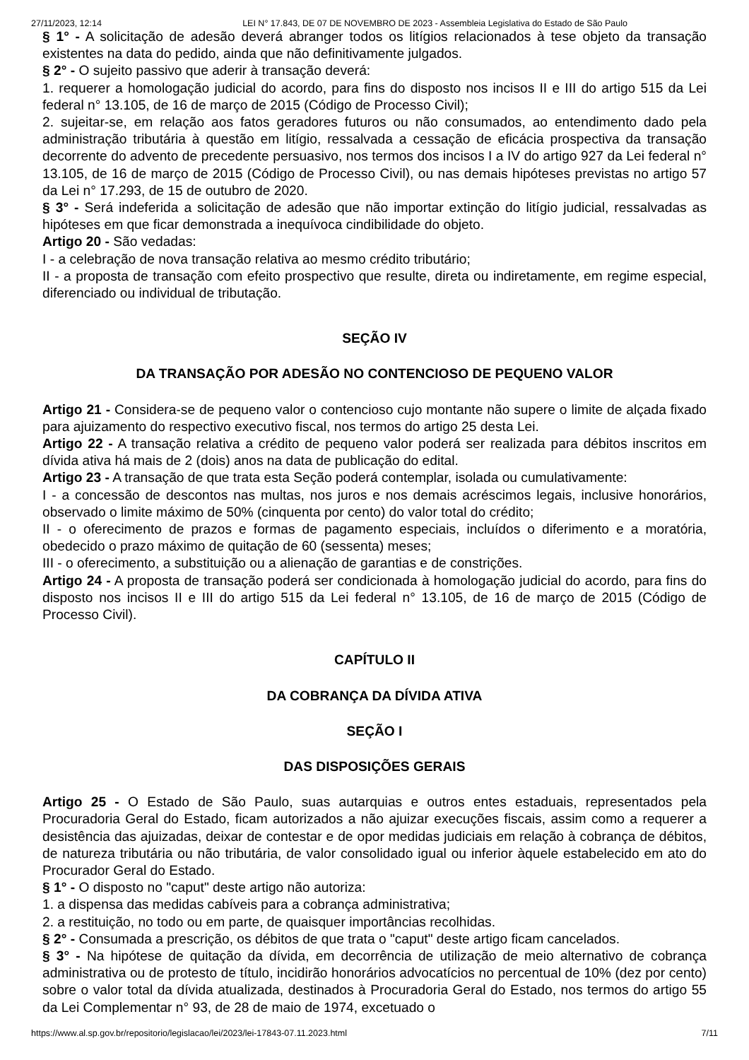27/11/2023, 12:14 LEI N° 17.843, DE 07 DE NOVEMBRO DE 2023 - Assembleia Legislativa do Estado de São Paulo
§ 1° - A solicitação de adesão deverá abranger todos os litígios relacionados à tese objeto da transação existentes na data do pedido, ainda que não definitivamente julgados.
§ 2° - O sujeito passivo que aderir à transação deverá:
1. requerer a homologação judicial do acordo, para fins do disposto nos incisos II e III do artigo 515 da Lei federal n° 13.105, de 16 de março de 2015 (Código de Processo Civil);
2. sujeitar-se, em relação aos fatos geradores futuros ou não consumados, ao entendimento dado pela administração tributária à questão em litígio, ressalvada a cessação de eficácia prospectiva da transação decorrente do advento de precedente persuasivo, nos termos dos incisos I a IV do artigo 927 da Lei federal n° 13.105, de 16 de março de 2015 (Código de Processo Civil), ou nas demais hipóteses previstas no artigo 57 da Lei n° 17.293, de 15 de outubro de 2020.
§ 3° - Será indeferida a solicitação de adesão que não importar extinção do litígio judicial, ressalvadas as hipóteses em que ficar demonstrada a inequívoca cindibilidade do objeto.
Artigo 20 - São vedadas:
I - a celebração de nova transação relativa ao mesmo crédito tributário;
II - a proposta de transação com efeito prospectivo que resulte, direta ou indiretamente, em regime especial, diferenciado ou individual de tributação.
SEÇÃO IV
DA TRANSAÇÃO POR ADESÃO NO CONTENCIOSO DE PEQUENO VALOR
Artigo 21 - Considera-se de pequeno valor o contencioso cujo montante não supere o limite de alçada fixado para ajuizamento do respectivo executivo fiscal, nos termos do artigo 25 desta Lei.
Artigo 22 - A transação relativa a crédito de pequeno valor poderá ser realizada para débitos inscritos em dívida ativa há mais de 2 (dois) anos na data de publicação do edital.
Artigo 23 - A transação de que trata esta Seção poderá contemplar, isolada ou cumulativamente:
I - a concessão de descontos nas multas, nos juros e nos demais acréscimos legais, inclusive honorários, observado o limite máximo de 50% (cinquenta por cento) do valor total do crédito;
II - o oferecimento de prazos e formas de pagamento especiais, incluídos o diferimento e a moratória, obedecido o prazo máximo de quitação de 60 (sessenta) meses;
III - o oferecimento, a substituição ou a alienação de garantias e de constrições.
Artigo 24 - A proposta de transação poderá ser condicionada à homologação judicial do acordo, para fins do disposto nos incisos II e III do artigo 515 da Lei federal n° 13.105, de 16 de março de 2015 (Código de Processo Civil).
CAPÍTULO II
DA COBRANÇA DA DÍVIDA ATIVA
SEÇÃO I
DAS DISPOSIÇÕES GERAIS
Artigo 25 - O Estado de São Paulo, suas autarquias e outros entes estaduais, representados pela Procuradoria Geral do Estado, ficam autorizados a não ajuizar execuções fiscais, assim como a requerer a desistência das ajuizadas, deixar de contestar e de opor medidas judiciais em relação à cobrança de débitos, de natureza tributária ou não tributária, de valor consolidado igual ou inferior àquele estabelecido em ato do Procurador Geral do Estado.
§ 1° - O disposto no "caput" deste artigo não autoriza:
1. a dispensa das medidas cabíveis para a cobrança administrativa;
2. a restituição, no todo ou em parte, de quaisquer importâncias recolhidas.
§ 2° - Consumada a prescrição, os débitos de que trata o "caput" deste artigo ficam cancelados.
§ 3° - Na hipótese de quitação da dívida, em decorrência de utilização de meio alternativo de cobrança administrativa ou de protesto de título, incidirão honorários advocatícios no percentual de 10% (dez por cento) sobre o valor total da dívida atualizada, destinados à Procuradoria Geral do Estado, nos termos do artigo 55 da Lei Complementar n° 93, de 28 de maio de 1974, excetuado o
https://www.al.sp.gov.br/repositorio/legislacao/lei/2023/lei-17843-07.11.2023.html 7/11